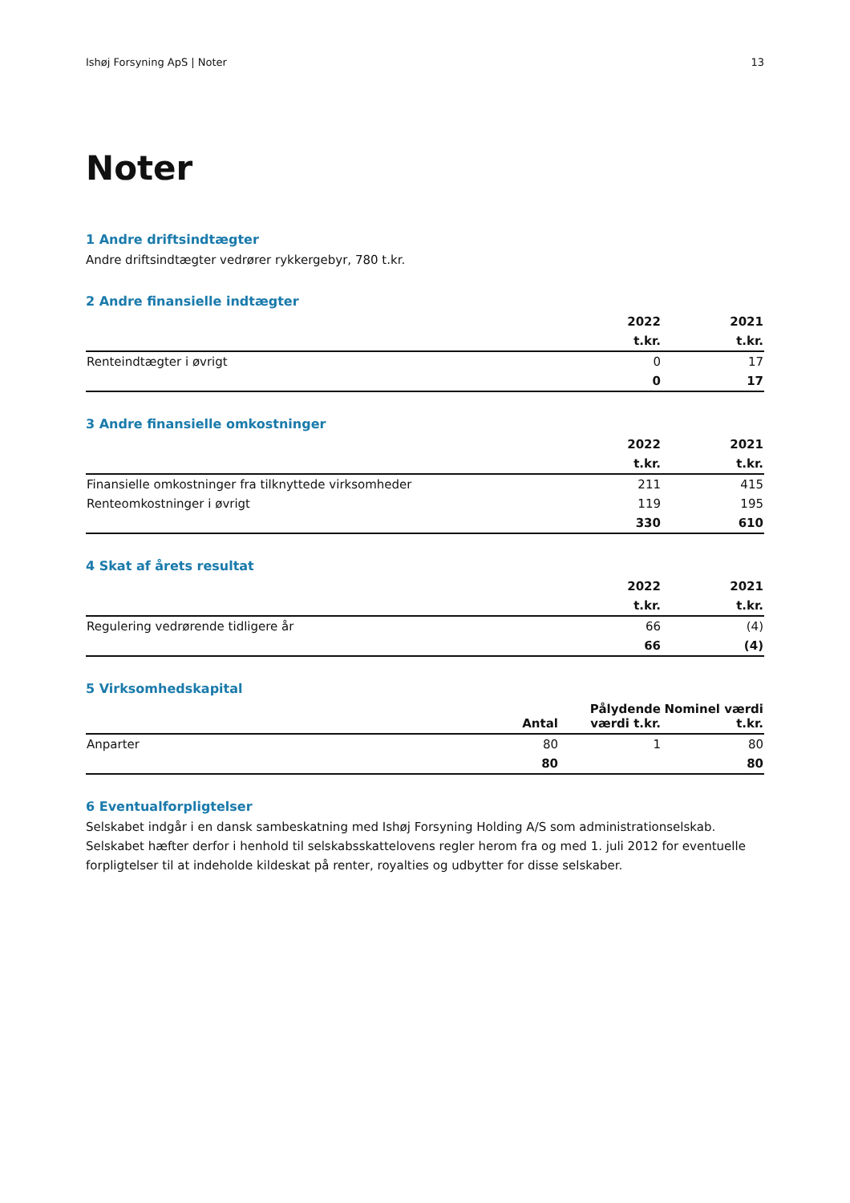Ishøj Forsyning ApS | Noter 13
Noter
1 Andre driftsindtægter
Andre driftsindtægter vedrører rykkergebyr, 780 t.kr.
2 Andre finansielle indtægter
| | 2022 | 2021 |
| --- | --- | --- |
| | t.kr. | t.kr. |
| Renteindtægter i øvrigt | 0 | 17 |
| | 0 | 17 |
3 Andre finansielle omkostninger
| | 2022 | 2021 |
| --- | --- | --- |
| | t.kr. | t.kr. |
| Finansielle omkostninger fra tilknyttede virksomheder | 211 | 415 |
| Renteomkostninger i øvrigt | 119 | 195 |
| | 330 | 610 |
4 Skat af årets resultat
| | 2022 | 2021 |
| --- | --- | --- |
| | t.kr. | t.kr. |
| Regulering vedrørende tidligere år | 66 | (4) |
| | 66 | (4) |
5 Virksomhedskapital
| | Antal | Pålydende værdi t.kr. | Nominel værdi t.kr. |
| --- | --- | --- | --- |
| Anparter | 80 | 1 | 80 |
| | 80 | | 80 |
6 Eventualforpligtelser
Selskabet indgår i en dansk sambeskatning med Ishøj Forsyning Holding A/S som administrationselskab. Selskabet hæfter derfor i henhold til selskabsskattelovens regler herom fra og med 1. juli 2012 for eventuelle forpligtelser til at indeholde kildeskat på renter, royalties og udbytter for disse selskaber.